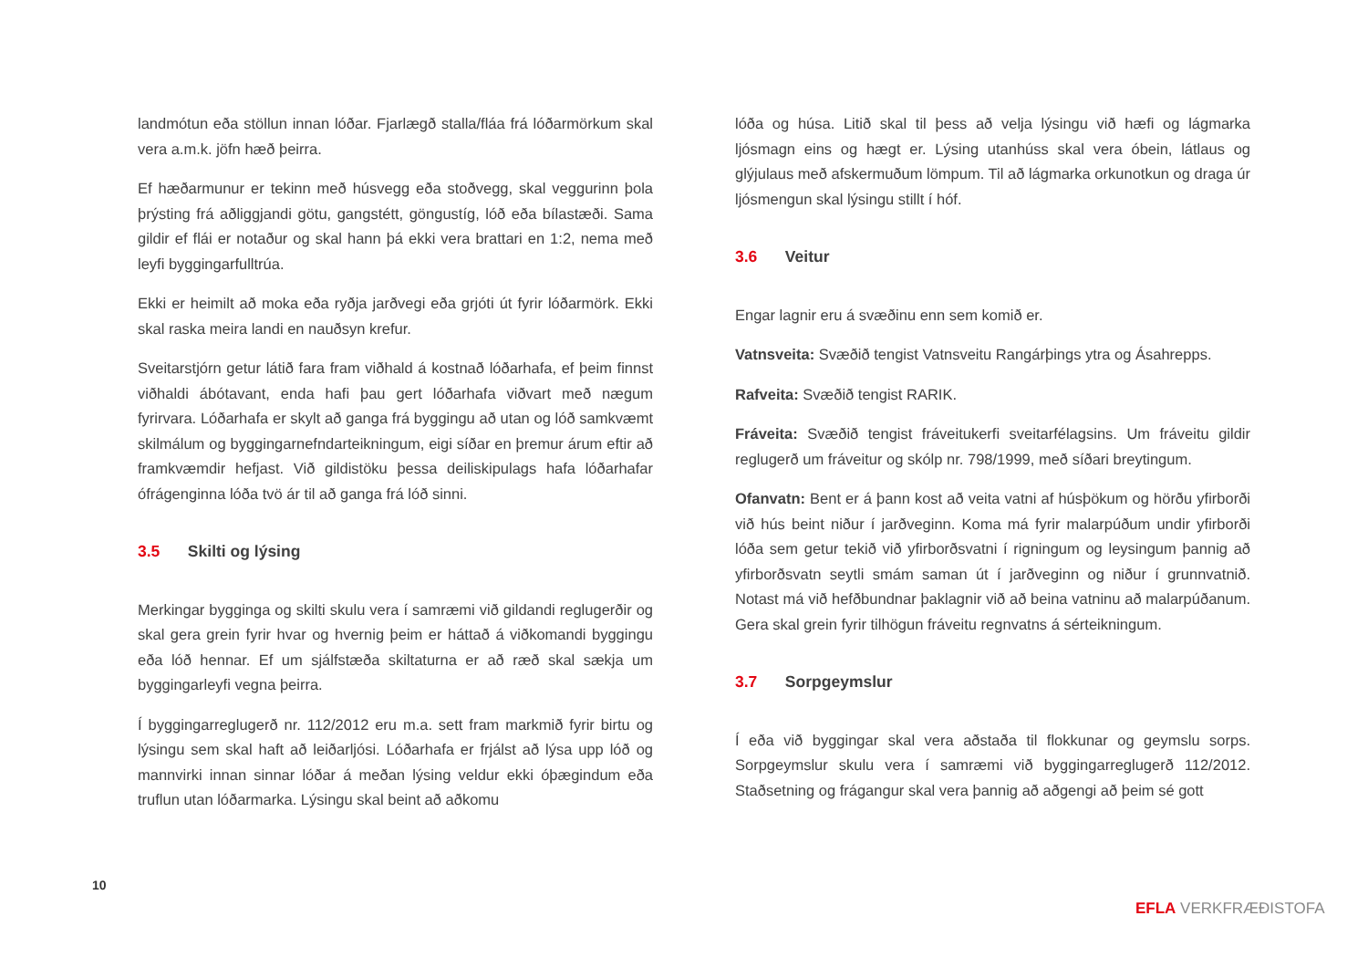landmótun eða stöllun innan lóðar. Fjarlægð stalla/fláa frá lóðarmörk­um skal vera a.m.k. jöfn hæð þeirra.
Ef hæðarmunur er tekinn með húsvegg eða stoðvegg, skal veggurinn þola þrýsting frá aðliggjandi götu, gangstétt, göngustíg, lóð eða bílastæði. Sama gildir ef flái er notaður og skal hann þá ekki vera brattari en 1:2, nema með leyfi byggingarfulltrúa.
Ekki er heimilt að moka eða ryðja jarðvegi eða grjóti út fyrir lóðarmörk. Ekki skal raska meira landi en nauðsyn krefur.
Sveitarstjórn getur látið fara fram viðhald á kostnað lóðarhafa, ef þeim finnst viðhaldi ábótavant, enda hafi þau gert lóðarhafa viðvart með nægum fyrirvara. Lóðarhafa er skylt að ganga frá byggingu að utan og lóð samkvæmt skilmálum og byggingarnefndarteikningum, eigi síðar en þremur árum eftir að framkvæmdir hefjast. Við gildistöku þessa deiliskipulags hafa lóðarhafar ófrágenginna lóða tvö ár til að ganga frá lóð sinni.
3.5 Skilti og lýsing
Merkingar bygginga og skilti skulu vera í samræmi við gildandi reglugerðir og skal gera grein fyrir hvar og hvernig þeim er háttað á viðkomandi byggingu eða lóð hennar. Ef um sjálfstæða skiltaturna er að ræð skal sækja um byggingarleyfi vegna þeirra.
Í byggingarreglugerð nr. 112/2012 eru m.a. sett fram markmið fyrir birtu og lýsingu sem skal haft að leiðarljósi. Lóðarhafa er frjálst að lýsa upp lóð og mannvirki innan sinnar lóðar á meðan lýsing veldur ekki óþægindum eða truflun utan lóðarmarka. Lýsingu skal beint að aðkomu
lóða og húsa. Litið skal til þess að velja lýsingu við hæfi og lágmarka ljósmagn eins og hægt er. Lýsing utanhúss skal vera óbein, látlaus og glýjulaus með afskermuðum lömpum. Til að lágmarka orkunotkun og draga úr ljósmengun skal lýsingu stillt í hóf.
3.6 Veitur
Engar lagnir eru á svæðinu enn sem komið er.
Vatnsveita: Svæðið tengist Vatnsveitu Rangárþings ytra og Ásahrepps.
Rafveita: Svæðið tengist RARIK.
Fráveita: Svæðið tengist fráveitukerfi sveitarfélagsins. Um fráveitu gildir reglugerð um fráveitur og skólp nr. 798/1999, með síðari breytingum.
Ofanvatn: Bent er á þann kost að veita vatni af húsþökum og hörðu yfirborði við hús beint niður í jarðveginn. Koma má fyrir malarpúðum undir yfirborði lóða sem getur tekið við yfirborðsvatni í rigningum og leysingum þannig að yfirborðsvatn seytli smám saman út í jarðveginn og niður í grunnvatnið. Notast má við hefðbundnar þaklagnir við að beina vatninu að malarpúðanum. Gera skal grein fyrir tilhögun fráveitu regnvatns á sérteikningum.
3.7 Sorpgeymslur
Í eða við byggingar skal vera aðstaða til flokkunar og geymslu sorps. Sorpgeymslur skulu vera í samræmi við byggingarreglugerð 112/2012. Staðsetning og frágangur skal vera þannig að aðgengi að þeim sé gott
10
EFLA VERKFRÆÐISTOFA